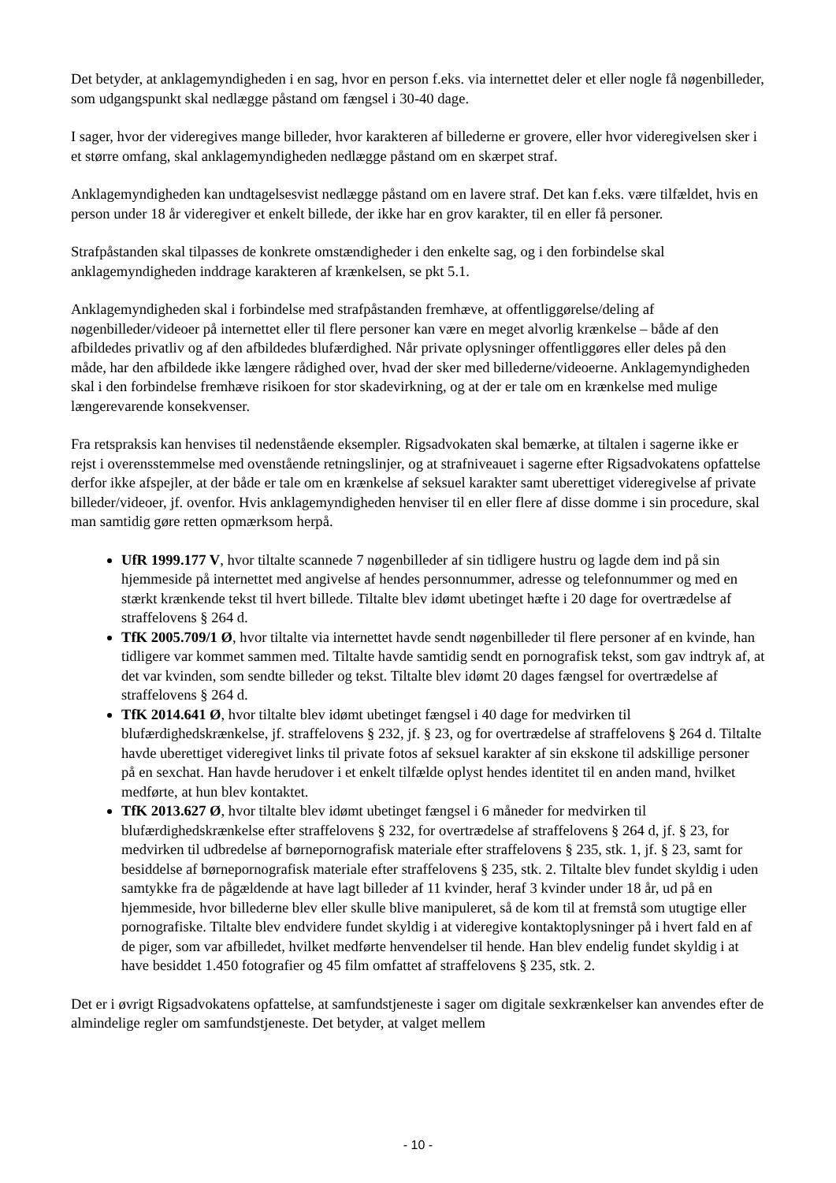Det betyder, at anklagemyndigheden i en sag, hvor en person f.eks. via internettet deler et eller nogle få nøgenbilleder, som udgangspunkt skal nedlægge påstand om fængsel i 30-40 dage.
I sager, hvor der videregives mange billeder, hvor karakteren af billederne er grovere, eller hvor videregivelsen sker i et større omfang, skal anklagemyndigheden nedlægge påstand om en skærpet straf.
Anklagemyndigheden kan undtagelsesvist nedlægge påstand om en lavere straf. Det kan f.eks. være tilfældet, hvis en person under 18 år videregiver et enkelt billede, der ikke har en grov karakter, til en eller få personer.
Strafpåstanden skal tilpasses de konkrete omstændigheder i den enkelte sag, og i den forbindelse skal anklagemyndigheden inddrage karakteren af krænkelsen, se pkt 5.1.
Anklagemyndigheden skal i forbindelse med strafpåstanden fremhæve, at offentliggørelse/deling af nøgenbilleder/videoer på internettet eller til flere personer kan være en meget alvorlig krænkelse – både af den afbildedes privatliv og af den afbildedes blufærdighed. Når private oplysninger offentliggøres eller deles på den måde, har den afbildede ikke længere rådighed over, hvad der sker med billederne/videoerne. Anklagemyndigheden skal i den forbindelse fremhæve risikoen for stor skadevirkning, og at der er tale om en krænkelse med mulige længerevarende konsekvenser.
Fra retspraksis kan henvises til nedenstående eksempler. Rigsadvokaten skal bemærke, at tiltalen i sagerne ikke er rejst i overensstemmelse med ovenstående retningslinjer, og at strafniveauet i sagerne efter Rigsadvokatens opfattelse derfor ikke afspejler, at der både er tale om en krænkelse af seksuel karakter samt uberettiget videregivelse af private billeder/videoer, jf. ovenfor. Hvis anklagemyndigheden henviser til en eller flere af disse domme i sin procedure, skal man samtidig gøre retten opmærksom herpå.
UfR 1999.177 V, hvor tiltalte scannede 7 nøgenbilleder af sin tidligere hustru og lagde dem ind på sin hjemmeside på internettet med angivelse af hendes personnummer, adresse og telefonnummer og med en stærkt krænkende tekst til hvert billede. Tiltalte blev idømt ubetinget hæfte i 20 dage for overtrædelse af straffelovens § 264 d.
TfK 2005.709/1 Ø, hvor tiltalte via internettet havde sendt nøgenbilleder til flere personer af en kvinde, han tidligere var kommet sammen med. Tiltalte havde samtidig sendt en pornografisk tekst, som gav indtryk af, at det var kvinden, som sendte billeder og tekst. Tiltalte blev idømt 20 dages fængsel for overtrædelse af straffelovens § 264 d.
TfK 2014.641 Ø, hvor tiltalte blev idømt ubetinget fængsel i 40 dage for medvirken til blufærdighedskrænkelse, jf. straffelovens § 232, jf. § 23, og for overtrædelse af straffelovens § 264 d. Tiltalte havde uberettiget videregivet links til private fotos af seksuel karakter af sin ekskone til adskillige personer på en sexchat. Han havde herudover i et enkelt tilfælde oplyst hendes identitet til en anden mand, hvilket medførte, at hun blev kontaktet.
TfK 2013.627 Ø, hvor tiltalte blev idømt ubetinget fængsel i 6 måneder for medvirken til blufærdighedskrænkelse efter straffelovens § 232, for overtrædelse af straffelovens § 264 d, jf. § 23, for medvirken til udbredelse af børnepornografisk materiale efter straffelovens § 235, stk. 1, jf. § 23, samt for besiddelse af børnepornografisk materiale efter straffelovens § 235, stk. 2. Tiltalte blev fundet skyldig i uden samtykke fra de pågældende at have lagt billeder af 11 kvinder, heraf 3 kvinder under 18 år, ud på en hjemmeside, hvor billederne blev eller skulle blive manipuleret, så de kom til at fremstå som utugtige eller pornografiske. Tiltalte blev endvidere fundet skyldig i at videregive kontaktoplysninger på i hvert fald en af de piger, som var afbilledet, hvilket medførte henvendelser til hende. Han blev endelig fundet skyldig i at have besiddet 1.450 fotografier og 45 film omfattet af straffelovens § 235, stk. 2.
Det er i øvrigt Rigsadvokatens opfattelse, at samfundstjeneste i sager om digitale sexkrænkelser kan anvendes efter de almindelige regler om samfundstjeneste. Det betyder, at valget mellem
- 10 -